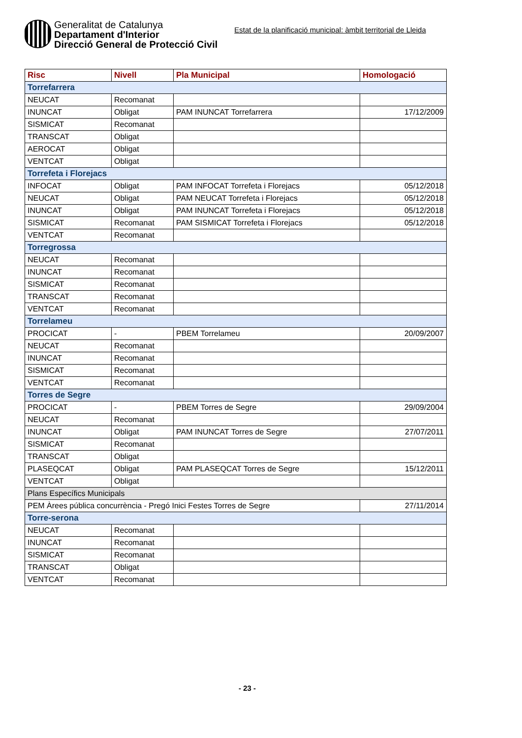Generalitat de Catalunya
Departament d'Interior
Direcció General de Protecció Civil
Estat de la planificació municipal: àmbit territorial de Lleida
| Risc | Nivell | Pla Municipal | Homologació |
| --- | --- | --- | --- |
| Torrefarrera | | | |
| NEUCAT | Recomanat | | |
| INUNCAT | Obligat | PAM INUNCAT Torrefarrera | 17/12/2009 |
| SISMICAT | Recomanat | | |
| TRANSCAT | Obligat | | |
| AEROCAT | Obligat | | |
| VENTCAT | Obligat | | |
| Torrefeta i Florejacs | | | |
| INFOCAT | Obligat | PAM INFOCAT Torrefeta i Florejacs | 05/12/2018 |
| NEUCAT | Obligat | PAM NEUCAT Torrefeta i Florejacs | 05/12/2018 |
| INUNCAT | Obligat | PAM INUNCAT Torrefeta i Florejacs | 05/12/2018 |
| SISMICAT | Recomanat | PAM SISMICAT Torrefeta i Florejacs | 05/12/2018 |
| VENTCAT | Recomanat | | |
| Torregrossa | | | |
| NEUCAT | Recomanat | | |
| INUNCAT | Recomanat | | |
| SISMICAT | Recomanat | | |
| TRANSCAT | Recomanat | | |
| VENTCAT | Recomanat | | |
| Torrelameu | | | |
| PROCICAT | - | PBEM Torrelameu | 20/09/2007 |
| NEUCAT | Recomanat | | |
| INUNCAT | Recomanat | | |
| SISMICAT | Recomanat | | |
| VENTCAT | Recomanat | | |
| Torres de Segre | | | |
| PROCICAT | - | PBEM Torres de Segre | 29/09/2004 |
| NEUCAT | Recomanat | | |
| INUNCAT | Obligat | PAM INUNCAT Torres de Segre | 27/07/2011 |
| SISMICAT | Recomanat | | |
| TRANSCAT | Obligat | | |
| PLASEQCAT | Obligat | PAM PLASEQCAT Torres de Segre | 15/12/2011 |
| VENTCAT | Obligat | | |
| Plans Específics Municipals | | | |
| PEM Àrees pública concurrència - Pregó Inici Festes Torres de Segre | | | 27/11/2014 |
| Torre-serona | | | |
| NEUCAT | Recomanat | | |
| INUNCAT | Recomanat | | |
| SISMICAT | Recomanat | | |
| TRANSCAT | Obligat | | |
| VENTCAT | Recomanat | | |
- 23 -